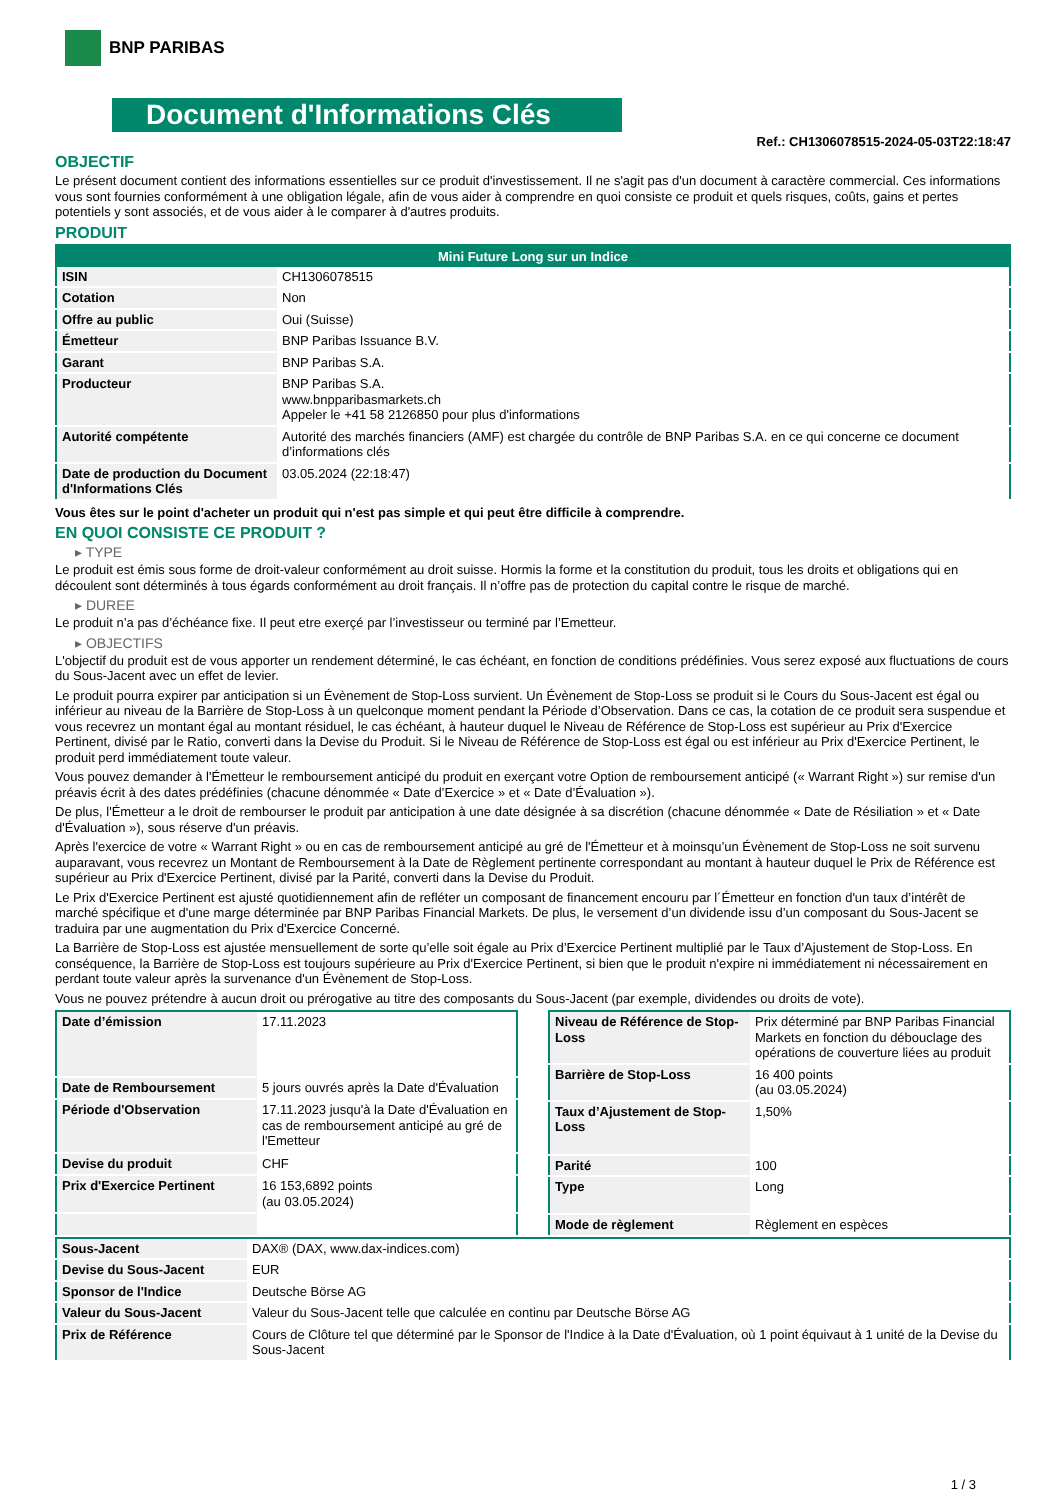BNP PARIBAS
Document d'Informations Clés
Ref.: CH1306078515-2024-05-03T22:18:47
OBJECTIF
Le présent document contient des informations essentielles sur ce produit d'investissement. Il ne s'agit pas d'un document à caractère commercial. Ces informations vous sont fournies conformément à une obligation légale, afin de vous aider à comprendre en quoi consiste ce produit et quels risques, coûts, gains et pertes potentiels y sont associés, et de vous aider à le comparer à d'autres produits.
PRODUIT
| Mini Future Long sur un Indice | |
| --- | --- |
| ISIN | CH1306078515 |
| Cotation | Non |
| Offre au public | Oui (Suisse) |
| Émetteur | BNP Paribas Issuance B.V. |
| Garant | BNP Paribas S.A. |
| Producteur | BNP Paribas S.A. www.bnpparibasmarkets.ch Appeler le +41 58 2126850 pour plus d'informations |
| Autorité compétente | Autorité des marchés financiers (AMF) est chargée du contrôle de BNP Paribas S.A. en ce qui concerne ce document d’informations clés |
| Date de production du Document d'Informations Clés | 03.05.2024 (22:18:47) |
Vous êtes sur le point d'acheter un produit qui n'est pas simple et qui peut être difficile à comprendre.
EN QUOI CONSISTE CE PRODUIT ?
▸ TYPE
Le produit est émis sous forme de droit-valeur conformément au droit suisse. Hormis la forme et la constitution du produit, tous les droits et obligations qui en découlent sont déterminés à tous égards conformément au droit français. Il n’offre pas de protection du capital contre le risque de marché.
▸ DUREE
Le produit n’a pas d’échéance fixe. Il peut etre exerçé par l’investisseur ou terminé par l’Emetteur.
▸ OBJECTIFS
L'objectif du produit est de vous apporter un rendement déterminé, le cas échéant, en fonction de conditions prédéfinies. Vous serez exposé aux fluctuations de cours du Sous-Jacent avec un effet de levier.
Le produit pourra expirer par anticipation si un Évènement de Stop-Loss survient. Un Évènement de Stop-Loss se produit si le Cours du Sous-Jacent est égal ou inférieur au niveau de la Barrière de Stop-Loss à un quelconque moment pendant la Période d’Observation. Dans ce cas, la cotation de ce produit sera suspendue et vous recevrez un montant égal au montant résiduel, le cas échéant, à hauteur duquel le Niveau de Référence de Stop-Loss est supérieur au Prix d'Exercice Pertinent, divisé par le Ratio, converti dans la Devise du Produit. Si le Niveau de Référence de Stop-Loss est égal ou est inférieur au Prix d'Exercice Pertinent, le produit perd immédiatement toute valeur.
Vous pouvez demander à l'Émetteur le remboursement anticipé du produit en exerçant votre Option de remboursement anticipé (« Warrant Right ») sur remise d'un préavis écrit à des dates prédéfinies (chacune dénommée « Date d’Exercice » et « Date d’Évaluation »).
De plus, l'Émetteur a le droit de rembourser le produit par anticipation à une date désignée à sa discrétion (chacune dénommée « Date de Résiliation » et « Date d'Évaluation »), sous réserve d'un préavis.
Après l'exercice de votre « Warrant Right » ou en cas de remboursement anticipé au gré de l'Émetteur et à moinsqu’un Évènement de Stop-Loss ne soit survenu auparavant, vous recevrez un Montant de Remboursement à la Date de Règlement pertinente correspondant au montant à hauteur duquel le Prix de Référence est supérieur au Prix d'Exercice Pertinent, divisé par la Parité, converti dans la Devise du Produit.
Le Prix d'Exercice Pertinent est ajusté quotidiennement afin de refléter un composant de financement encouru par l´Émetteur en fonction d'un taux d’intérêt de marché spécifique et d'une marge déterminée par BNP Paribas Financial Markets. De plus, le versement d’un dividende issu d’un composant du Sous-Jacent se traduira par une augmentation du Prix d'Exercice Concerné.
La Barrière de Stop-Loss est ajustée mensuellement de sorte qu’elle soit égale au Prix d’Exercice Pertinent multiplié par le Taux d’Ajustement de Stop-Loss. En conséquence, la Barrière de Stop-Loss est toujours supérieure au Prix d'Exercice Pertinent, si bien que le produit n'expire ni immédiatement ni nécessairement en perdant toute valeur après la survenance d'un Évènement de Stop-Loss.
Vous ne pouvez prétendre à aucun droit ou prérogative au titre des composants du Sous-Jacent (par exemple, dividendes ou droits de vote).
| Date d’émission | 17.11.2023 |
| Date de Remboursement | 5 jours ouvrés après la Date d'Évaluation |
| Période d'Observation | 17.11.2023 jusqu'à la Date d'Évaluation en cas de remboursement anticipé au gré de l'Emetteur |
| Devise du produit | CHF |
| Prix d'Exercice Pertinent | 16 153,6892 points (au 03.05.2024) |
| Niveau de Référence de Stop-Loss | Prix déterminé par BNP Paribas Financial Markets en fonction du débouclage des opérations de couverture liées au produit |
| Barrière de Stop-Loss | 16 400 points (au 03.05.2024) |
| Taux d’Ajustement de Stop-Loss | 1,50% |
| Parité | 100 |
| Type | Long |
| Mode de règlement | Règlement en espèces |
| Sous-Jacent | DAX® (DAX, www.dax-indices.com) |
| Devise du Sous-Jacent | EUR |
| Sponsor de l'Indice | Deutsche Börse AG |
| Valeur du Sous-Jacent | Valeur du Sous-Jacent telle que calculée en continu par Deutsche Börse AG |
| Prix de Référence | Cours de Clôture tel que déterminé par le Sponsor de l'Indice à la Date d'Évaluation, où 1 point équivaut à 1 unité de la Devise du Sous-Jacent |
1 / 3